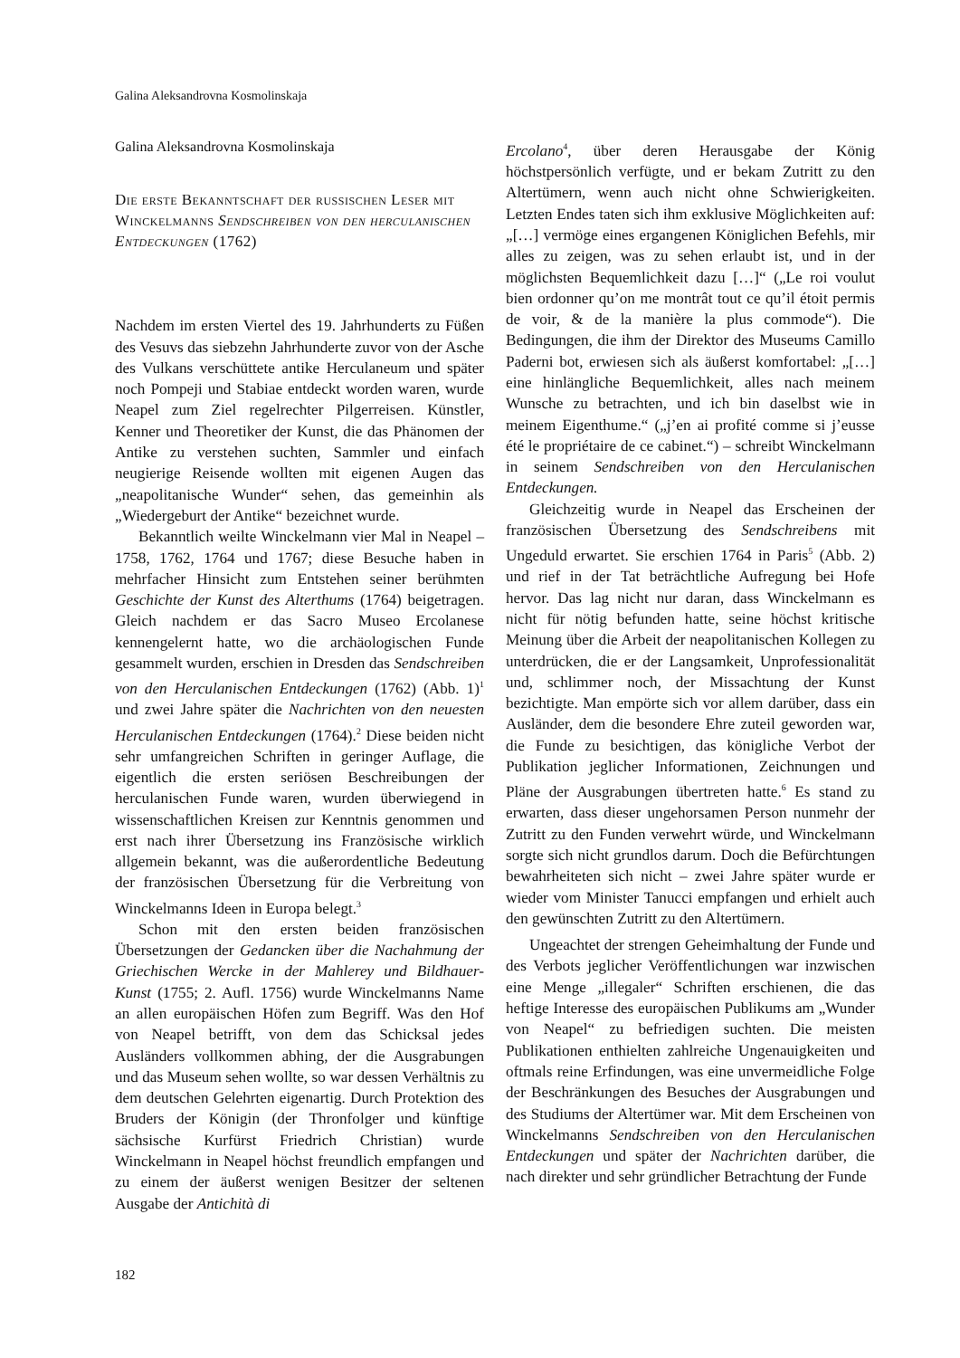Galina Aleksandrovna Kosmolinskaja
Galina Aleksandrovna Kosmolinskaja
Die erste Bekanntschaft der russischen Leser mit Winckelmanns Sendschreiben von den herculanischen Entdeckungen (1762)
Nachdem im ersten Viertel des 19. Jahrhunderts zu Füßen des Vesuvs das siebzehn Jahrhunderte zuvor von der Asche des Vulkans verschüttete antike Herculaneum und später noch Pompeji und Stabiae entdeckt worden waren, wurde Neapel zum Ziel regelrechter Pilgerreisen. Künstler, Kenner und Theoretiker der Kunst, die das Phänomen der Antike zu verstehen suchten, Sammler und einfach neugierige Reisende wollten mit eigenen Augen das „neapolitanische Wunder“ sehen, das gemeinhin als „Wiedergeburt der Antike“ bezeichnet wurde.
Bekanntlich weilte Winckelmann vier Mal in Neapel – 1758, 1762, 1764 und 1767; diese Besuche haben in mehrfacher Hinsicht zum Entstehen seiner berühmten Geschichte der Kunst des Alterthums (1764) beigetragen. Gleich nachdem er das Sacro Museo Ercolanese kennengelernt hatte, wo die archäologischen Funde gesammelt wurden, erschien in Dresden das Sendschreiben von den Herculanischen Entdeckungen (1762) (Abb. 1)<sup>1</sup> und zwei Jahre später die Nachrichten von den neuesten Herculanischen Entdeckungen (1764).<sup>2</sup> Diese beiden nicht sehr umfangreichen Schriften in geringer Auflage, die eigentlich die ersten seriösen Beschreibungen der herculanischen Funde waren, wurden überwiegend in wissenschaftlichen Kreisen zur Kenntnis genommen und erst nach ihrer Übersetzung ins Französische wirklich allgemein bekannt, was die außerordentliche Bedeutung der französischen Übersetzung für die Verbreitung von Winckelmanns Ideen in Europa belegt.<sup>3</sup>
Schon mit den ersten beiden französischen Übersetzungen der Gedancken über die Nachahmung der Griechischen Wercke in der Mahlerey und Bildhauer-Kunst (1755; 2. Aufl. 1756) wurde Winckelmanns Name an allen europäischen Höfen zum Begriff. Was den Hof von Neapel betrifft, von dem das Schicksal jedes Ausländers vollkommen abhing, der die Ausgrabungen und das Museum sehen wollte, so war dessen Verhältnis zu dem deutschen Gelehrten eigenartig. Durch Protektion des Bruders der Königin (der Thronfolger und künftige sächsische Kurfürst Friedrich Christian) wurde Winckelmann in Neapel höchst freundlich empfangen und zu einem der äußerst wenigen Besitzer der seltenen Ausgabe der Antichità di
Ercolano<sup>4</sup>, über deren Herausgabe der König höchstpersönlich verfügte, und er bekam Zutritt zu den Altertümern, wenn auch nicht ohne Schwierigkeiten. Letzten Endes taten sich ihm exklusive Möglichkeiten auf: „[…] vermöge eines ergangenen Königlichen Befehls, mir alles zu zeigen, was zu sehen erlaubt ist, und in der möglichsten Bequemlichkeit dazu […]“ („Le roi voulut bien ordonner qu’on me montrât tout ce qu’il étoit permis de voir, & de la manière la plus commode“). Die Bedingungen, die ihm der Direktor des Museums Camillo Paderni bot, erwiesen sich als äußerst komfortabel: „[…] eine hinlängliche Bequemlichkeit, alles nach meinem Wunsche zu betrachten, und ich bin daselbst wie in meinem Eigenthume.“ („j’en ai profité comme si j’eusse été le propriétaire de ce cabinet.“) – schreibt Winckelmann in seinem Sendschreiben von den Herculanischen Entdeckungen.
Gleichzeitig wurde in Neapel das Erscheinen der französischen Übersetzung des Sendschreibens mit Ungeduld erwartet. Sie erschien 1764 in Paris<sup>5</sup> (Abb. 2) und rief in der Tat beträchtliche Aufregung bei Hofe hervor. Das lag nicht nur daran, dass Winckelmann es nicht für nötig befunden hatte, seine höchst kritische Meinung über die Arbeit der neapolitanischen Kollegen zu unterdrücken, die er der Langsamkeit, Unprofessionalität und, schlimmer noch, der Missachtung der Kunst bezichtigte. Man empörte sich vor allem darüber, dass ein Ausländer, dem die besondere Ehre zuteil geworden war, die Funde zu besichtigen, das königliche Verbot der Publikation jeglicher Informationen, Zeichnungen und Pläne der Ausgrabungen übertreten hatte.<sup>6</sup> Es stand zu erwarten, dass dieser ungehorsamen Person nunmehr der Zutritt zu den Funden verwehrt würde, und Winckelmann sorgte sich nicht grundlos darum. Doch die Befürchtungen bewahrheiteten sich nicht – zwei Jahre später wurde er wieder vom Minister Tanucci empfangen und erhielt auch den gewünschten Zutritt zu den Altertümern.
Ungeachtet der strengen Geheimhaltung der Funde und des Verbots jeglicher Veröffentlichungen war inzwischen eine Menge „illegaler“ Schriften erschienen, die das heftige Interesse des europäischen Publikums am „Wunder von Neapel“ zu befriedigen suchten. Die meisten Publikationen enthielten zahlreiche Ungenauigkeiten und oftmals reine Erfindungen, was eine unvermeidliche Folge der Beschränkungen des Besuches der Ausgrabungen und des Studiums der Altertümer war. Mit dem Erscheinen von Winckelmanns Sendschreiben von den Herculanischen Entdeckungen und später der Nachrichten darüber, die nach direkter und sehr gründlicher Betrachtung der Funde
182